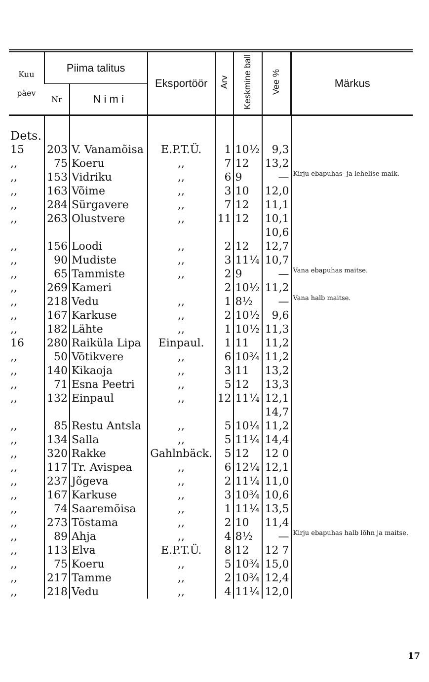| Kuu päev | Piima talitus | | Eksportöör | Arv | Keskmine ball | Vee % | Märkus |
| --- | --- | --- | --- | --- | --- | --- | --- |
| | Nr | N i m i | | | | | |
| Dets. | | | | | | | |
| 15 | 203 | V. Vanamõisa | E.P.T.Ü. | 1 | 10½ | 9,3 | |
| ,, | 75 | Koeru | ,, | 7 | 12 | 13,2 | |
| ,, | 153 | Vidriku | ,, | 6 | 9 | — | Kirju ebapuhas- ja lehelise maik. |
| ,, | 163 | Võime | ,, | 3 | 10 | 12,0 | |
| ,, | 284 | Sürgavere | ,, | 7 | 12 | 11,1 | |
| ,, | 263 | Olustvere | ,, | 11 | 12 | 10,1 10,6 | |
| ,, | 156 | Loodi | ,, | 2 | 12 | 12,7 | |
| ,, | 90 | Mudiste | ,, | 3 | 11¼ | 10,7 | |
| ,, | 65 | Tammiste | ,, | 2 | 9 | — | Vana ebapuhas maitse. |
| ,, | 269 | Kameri | | 2 | 10½ | 11,2 | |
| ,, | 218 | Vedu | ,, | 1 | 8½ | — | Vana halb maitse. |
| ,, | 167 | Karkuse | ,, | 2 | 10½ | 9,6 | |
| ,, | 182 | Lähte | ,, | 1 | 10½ | 11,3 | |
| 16 | 280 | Raiküla Lipa | Einpaul. | 1 | 11 | 11,2 | |
| ,, | 50 | Võtikvere | ,, | 6 | 10¾ | 11,2 | |
| ,, | 140 | Kikaoja | ,, | 3 | 11 | 13,2 | |
| ,, | 71 | Esna Peetri | ,, | 5 | 12 | 13,3 | |
| ,, | 132 | Einpaul | ,, | 12 | 11¼ | 12,1 14,7 | |
| ,, | 85 | Restu Antsla | ,, | 5 | 10¼ | 11,2 | |
| ,, | 134 | Salla | ,, | 5 | 11¼ | 14,4 | |
| ,, | 320 | Rakke | Gahlnbäck. | 5 | 12 | 12 0 | |
| ,, | 117 | Tr. Avispea | ,, | 6 | 12¼ | 12,1 | |
| ,, | 237 | Jõgeva | ,, | 2 | 11¼ | 11,0 | |
| ,, | 167 | Karkuse | ,, | 3 | 10¾ | 10,6 | |
| ,, | 74 | Saaremõisa | ,, | 1 | 11¼ | 13,5 | |
| ,, | 273 | Tõstama | ,, | 2 | 10 | 11,4 | |
| ,, | 89 | Ahja | ,, | 4 | 8½ | — | Kirju ebapuhas halb lõhn ja maitse. |
| ,, | 113 | Elva | E.P.T.Ü. | 8 | 12 | 12 7 | |
| ,, | 75 | Koeru | ,, | 5 | 10¾ | 15,0 | |
| ,, | 217 | Tamme | ,, | 2 | 10¾ | 12,4 | |
| ,, | 218 | Vedu | ,, | 4 | 11¼ | 12,0 | |
17